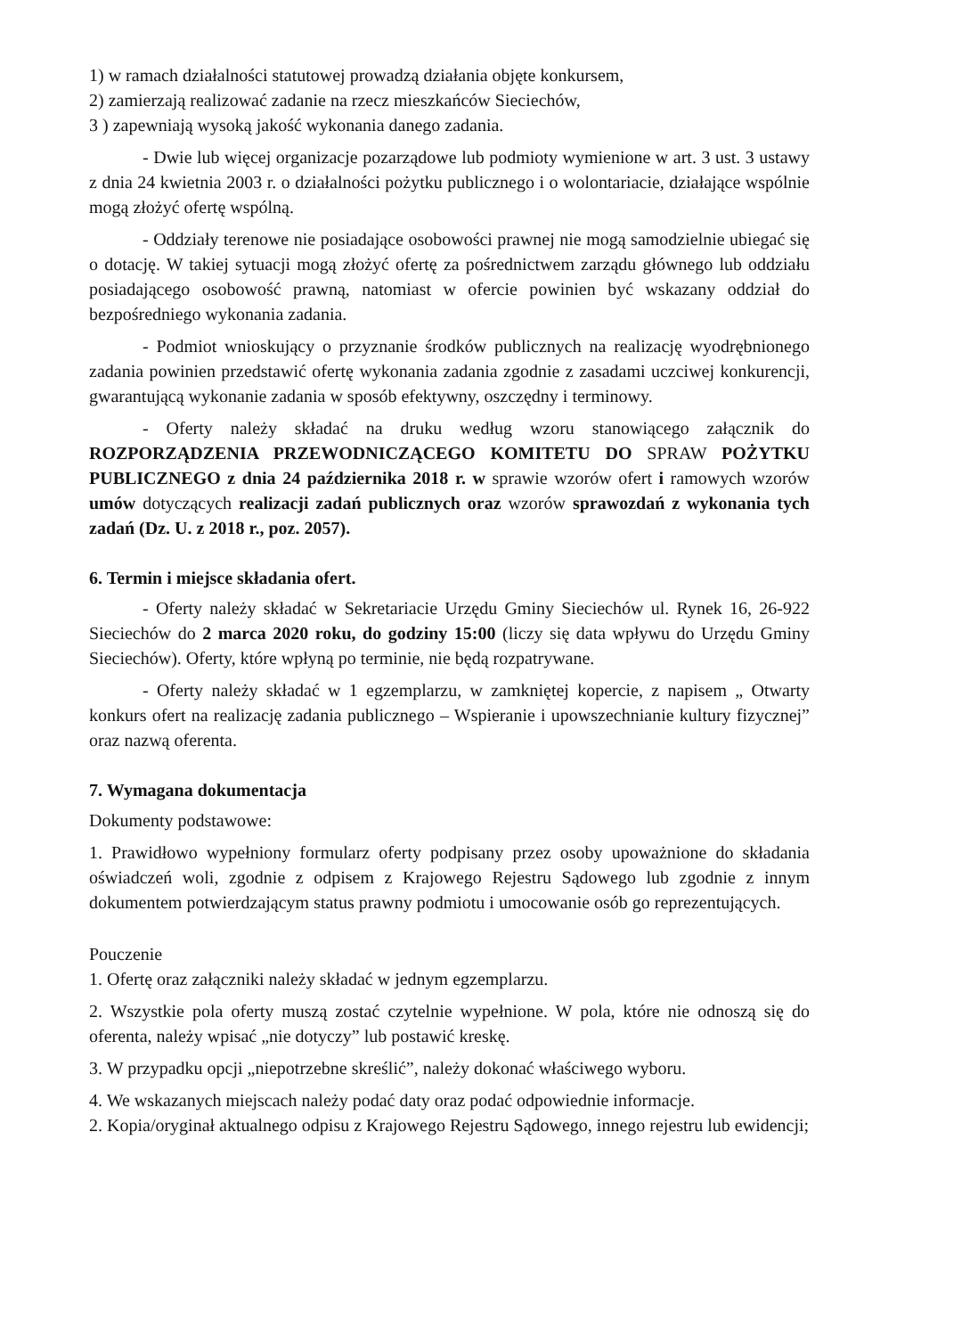1) w ramach działalności statutowej prowadzą działania objęte konkursem,
2) zamierzają realizować zadanie na rzecz mieszkańców Sieciechów,
3 ) zapewniają wysoką jakość wykonania danego zadania.
- Dwie lub więcej organizacje pozarządowe lub podmioty wymienione w art. 3 ust. 3 ustawy z dnia 24 kwietnia 2003 r. o działalności pożytku publicznego i o wolontariacie, działające wspólnie mogą złożyć ofertę wspólną.
- Oddziały terenowe nie posiadające osobowości prawnej nie mogą samodzielnie ubiegać się o dotację. W takiej sytuacji mogą złożyć ofertę za pośrednictwem zarządu głównego lub oddziału posiadającego osobowość prawną, natomiast w ofercie powinien być wskazany oddział do bezpośredniego wykonania zadania.
- Podmiot wnioskujący o przyznanie środków publicznych na realizację wyodrębnionego zadania powinien przedstawić ofertę wykonania zadania zgodnie z zasadami uczciwej konkurencji, gwarantującą wykonanie zadania w sposób efektywny, oszczędny i terminowy.
- Oferty należy składać na druku według wzoru stanowiącego załącznik do ROZPORZĄDZENIA PRZEWODNICZĄCEGO KOMITETU DO SPRAW POŻYTKU PUBLICZNEGO z dnia 24 października 2018 r. w sprawie wzorów ofert i ramowych wzorów umów dotyczących realizacji zadań publicznych oraz wzorów sprawozdań z wykonania tych zadań (Dz. U. z 2018 r., poz. 2057).
6. Termin i miejsce składania ofert.
- Oferty należy składać w Sekretariacie Urzędu Gminy Sieciechów ul. Rynek 16, 26-922 Sieciechów do 2 marca 2020 roku, do godziny 15:00 (liczy się data wpływu do Urzędu Gminy Sieciechów). Oferty, które wpłyną po terminie, nie będą rozpatrywane.
- Oferty należy składać w 1 egzemplarzu, w zamkniętej kopercie, z napisem „ Otwarty konkurs ofert na realizację zadania publicznego – Wspieranie i upowszechnianie kultury fizycznej” oraz nazwą oferenta.
7. Wymagana dokumentacja
Dokumenty podstawowe:
1. Prawidłowo wypełniony formularz oferty podpisany przez osoby upoważnione do składania oświadczeń woli, zgodnie z odpisem z Krajowego Rejestru Sądowego lub zgodnie z innym dokumentem potwierdzającym status prawny podmiotu i umocowanie osób go reprezentujących.
Pouczenie
1. Ofertę oraz załączniki należy składać w jednym egzemplarzu.
2. Wszystkie pola oferty muszą zostać czytelnie wypełnione. W pola, które nie odnoszą się do oferenta, należy wpisać „nie dotyczy” lub postawić kreskę.
3. W przypadku opcji „niepotrzebne skreślić”, należy dokonać właściwego wyboru.
4. We wskazanych miejscach należy podać daty oraz podać odpowiednie informacje.
2. Kopia/oryginał aktualnego odpisu z Krajowego Rejestru Sądowego, innego rejestru lub ewidencji;